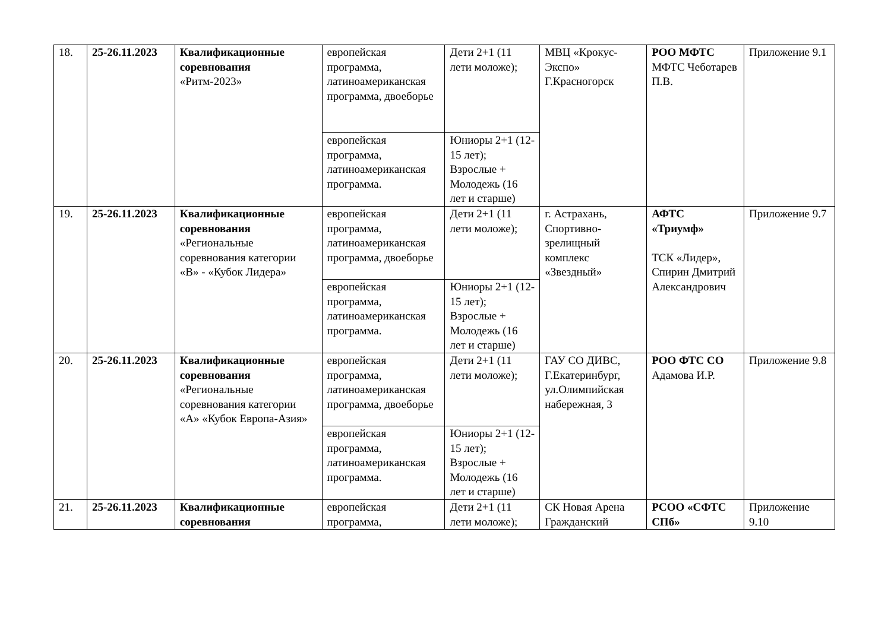| 18. | 25-26.11.2023 | Квалификационные соревнования «Ритм-2023» | европейская программа, латиноамериканская программа, двоеборье | Дети 2+1 (11 лети моложе); | МВЦ «Крокус-Экспо» Г.Красногорск | РОО МФТС МФТС Чеботарев П.В. | Приложение 9.1 |
| | | | европейская программа, латиноамериканская программа. | Юниоры 2+1 (12-15 лет); Взрослые + Молодежь (16 лет и старше) | | | |
| 19. | 25-26.11.2023 | Квалификационные соревнования «Региональные соревнования категории «В» - «Кубок Лидера» | европейская программа, латиноамериканская программа, двоеборье | Дети 2+1 (11 лети моложе); | г. Астрахань, Спортивно-зрелищный комплекс «Звездный» | АФТС «Триумф» ТСК «Лидер», Спирин Дмитрий Александрович | Приложение 9.7 |
| | | | европейская программа, латиноамериканская программа. | Юниоры 2+1 (12-15 лет); Взрослые + Молодежь (16 лет и старше) | | | |
| 20. | 25-26.11.2023 | Квалификационные соревнования «Региональные соревнования категории «А» «Кубок Европа-Азия» | европейская программа, латиноамериканская программа, двоеборье | Дети 2+1 (11 лети моложе); | ГАУ СО ДИВС, Г.Екатеринбург, ул.Олимпийская набережная, 3 | РОО ФТС СО Адамова И.Р. | Приложение 9.8 |
| | | | европейская программа, латиноамериканская программа. | Юниоры 2+1 (12-15 лет); Взрослые + Молодежь (16 лет и старше) | | | |
| 21. | 25-26.11.2023 | Квалификационные соревнования | европейская программа, | Дети 2+1 (11 лети моложе); | СК Новая Арена Гражданский | РСОО «СФТС СПб» | Приложение 9.10 |